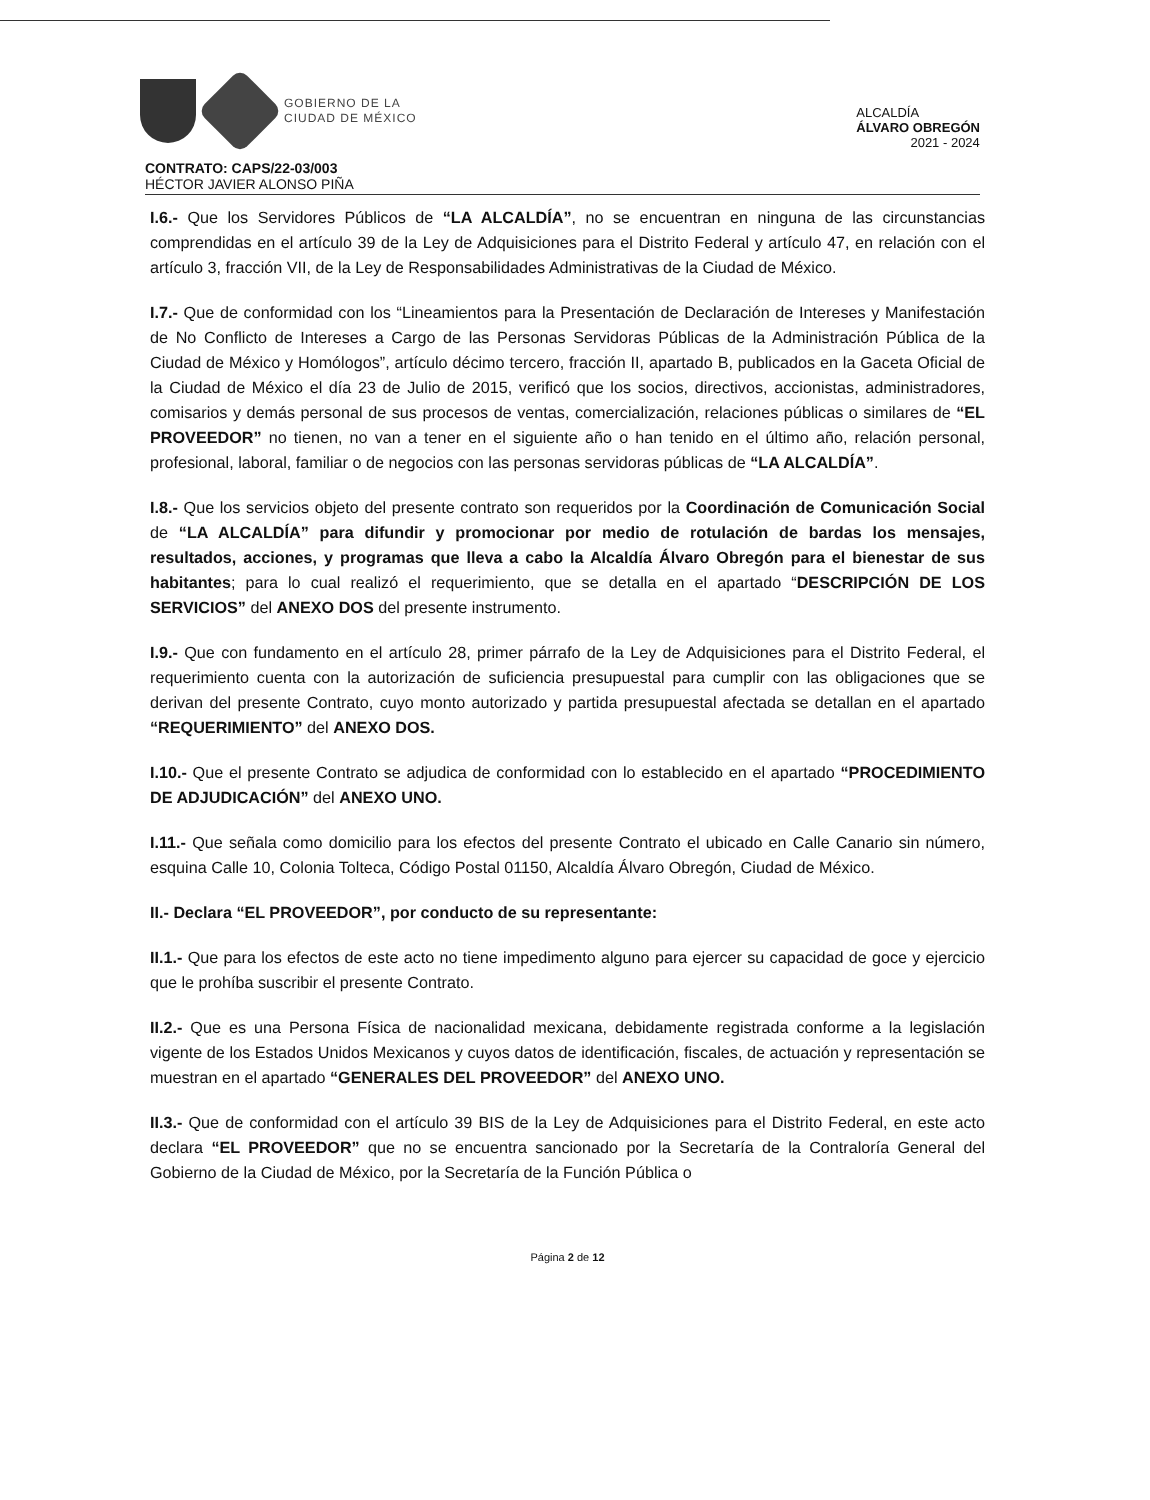GOBIERNO DE LA
CIUDAD DE MÉXICO
ALCALDÍA
ÁLVARO OBREGÓN
2021 - 2024
CONTRATO: CAPS/22-03/003
HÉCTOR JAVIER ALONSO PIÑA
I.6.- Que los Servidores Públicos de “LA ALCALDÍA”, no se encuentran en ninguna de las circunstancias comprendidas en el artículo 39 de la Ley de Adquisiciones para el Distrito Federal y artículo 47, en relación con el artículo 3, fracción VII, de la Ley de Responsabilidades Administrativas de la Ciudad de México.
I.7.- Que de conformidad con los “Lineamientos para la Presentación de Declaración de Intereses y Manifestación de No Conflicto de Intereses a Cargo de las Personas Servidoras Públicas de la Administración Pública de la Ciudad de México y Homólogos”, artículo décimo tercero, fracción II, apartado B, publicados en la Gaceta Oficial de la Ciudad de México el día 23 de Julio de 2015, verificó que los socios, directivos, accionistas, administradores, comisarios y demás personal de sus procesos de ventas, comercialización, relaciones públicas o similares de “EL PROVEEDOR” no tienen, no van a tener en el siguiente año o han tenido en el último año, relación personal, profesional, laboral, familiar o de negocios con las personas servidoras públicas de “LA ALCALDÍA”.
I.8.- Que los servicios objeto del presente contrato son requeridos por la Coordinación de Comunicación Social de “LA ALCALDÍA” para difundir y promocionar por medio de rotulación de bardas los mensajes, resultados, acciones, y programas que lleva a cabo la Alcaldía Álvaro Obregón para el bienestar de sus habitantes; para lo cual realizó el requerimiento, que se detalla en el apartado “DESCRIPCIÓN DE LOS SERVICIOS” del ANEXO DOS del presente instrumento.
I.9.- Que con fundamento en el artículo 28, primer párrafo de la Ley de Adquisiciones para el Distrito Federal, el requerimiento cuenta con la autorización de suficiencia presupuestal para cumplir con las obligaciones que se derivan del presente Contrato, cuyo monto autorizado y partida presupuestal afectada se detallan en el apartado “REQUERIMIENTO” del ANEXO DOS.
I.10.- Que el presente Contrato se adjudica de conformidad con lo establecido en el apartado “PROCEDIMIENTO DE ADJUDICACIÓN” del ANEXO UNO.
I.11.- Que señala como domicilio para los efectos del presente Contrato el ubicado en Calle Canario sin número, esquina Calle 10, Colonia Tolteca, Código Postal 01150, Alcaldía Álvaro Obregón, Ciudad de México.
II.- Declara “EL PROVEEDOR”, por conducto de su representante:
II.1.- Que para los efectos de este acto no tiene impedimento alguno para ejercer su capacidad de goce y ejercicio que le prohíba suscribir el presente Contrato.
II.2.- Que es una Persona Física de nacionalidad mexicana, debidamente registrada conforme a la legislación vigente de los Estados Unidos Mexicanos y cuyos datos de identificación, fiscales, de actuación y representación se muestran en el apartado “GENERALES DEL PROVEEDOR” del ANEXO UNO.
II.3.- Que de conformidad con el artículo 39 BIS de la Ley de Adquisiciones para el Distrito Federal, en este acto declara “EL PROVEEDOR” que no se encuentra sancionado por la Secretaría de la Contraloría General del Gobierno de la Ciudad de México, por la Secretaría de la Función Pública o
Página 2 de 12